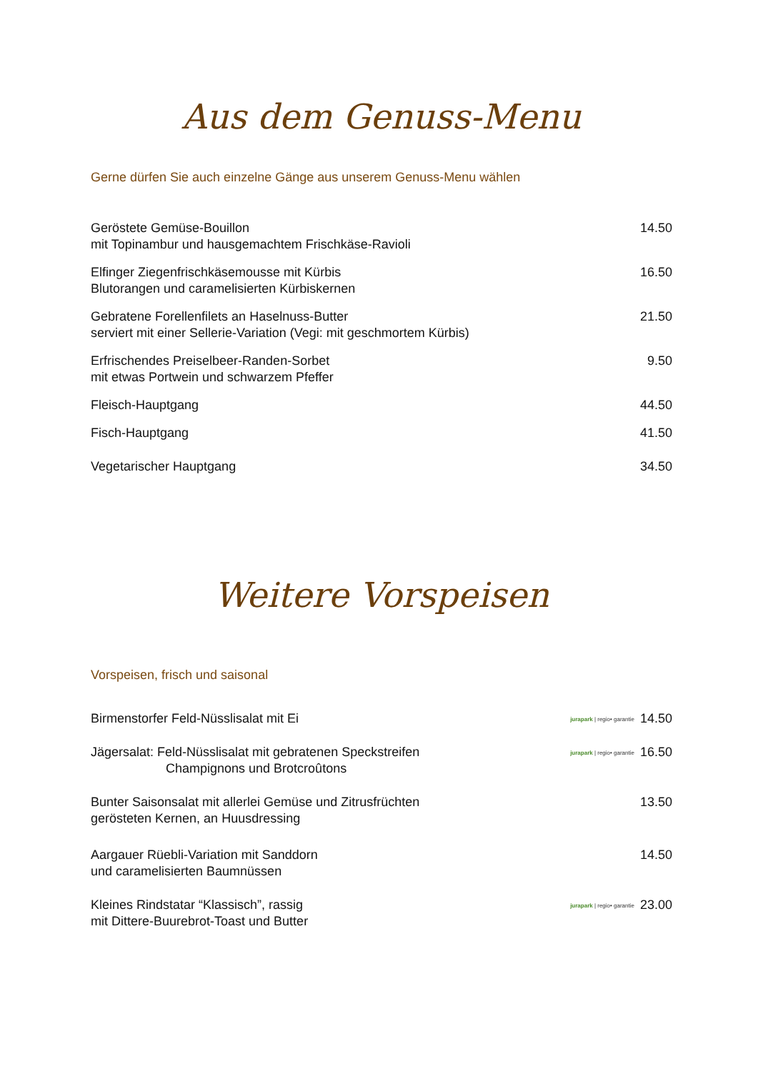Aus dem Genuss-Menu
Gerne dürfen Sie auch einzelne Gänge aus unserem Genuss-Menu wählen
Geröstete Gemüse-Bouillon
mit Topinambur und hausgemachtem Frischkäse-Ravioli
14.50
Elfinger Ziegenfrischkäsemousse mit Kürbis
Blutorangen und caramelisierten Kürbiskernen
16.50
Gebratene Forellenfilets an Haselnuss-Butter
serviert mit einer Sellerie-Variation (Vegi: mit geschmortem Kürbis)
21.50
Erfrischendes Preiselbeer-Randen-Sorbet
mit etwas Portwein und schwarzem Pfeffer
9.50
Fleisch-Hauptgang 44.50
Fisch-Hauptgang 41.50
Vegetarischer Hauptgang 34.50
Weitere Vorspeisen
Vorspeisen, frisch und saisonal
Birmenstorfer Feld-Nüsslisalat mit Ei
jurapark | regio• garantie 14.50
Jägersalat: Feld-Nüsslisalat mit gebratenen Speckstreifen
Champignons und Brotcroûtons
jurapark | regio• garantie 16.50
Bunter Saisonsalat mit allerlei Gemüse und Zitrusfrüchten
gerösteten Kernen, an Huusdressing
13.50
Aargauer Rüebli-Variation mit Sanddorn
und caramelisierten Baumnüssen
14.50
Kleines Rindstatar “Klassisch”, rassig
mit Dittere-Buurebrot-Toast und Butter
jurapark | regio• garantie 23.00